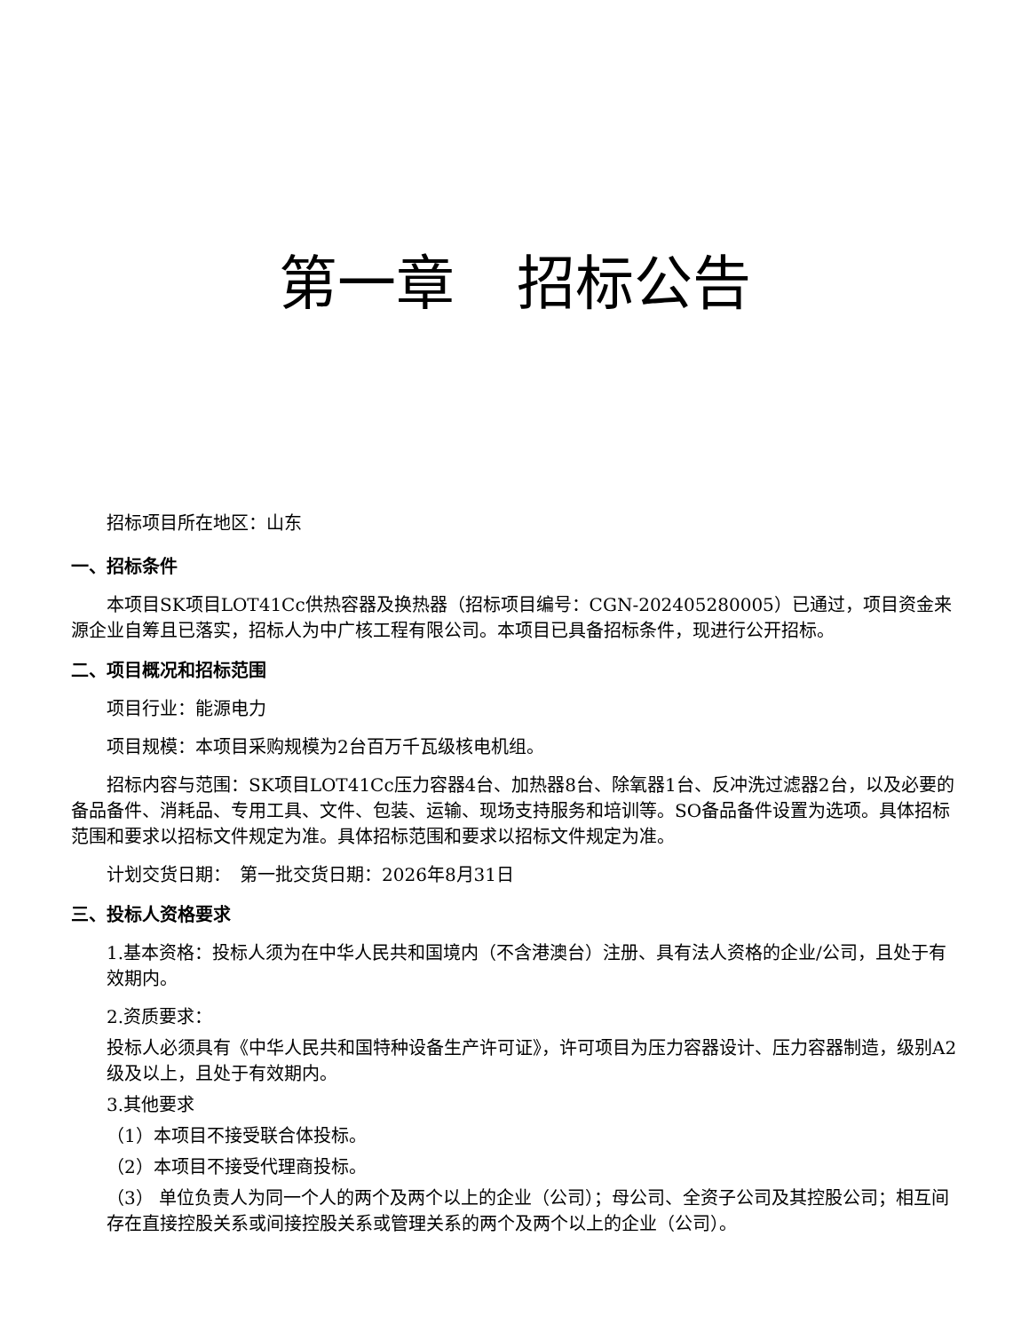第一章 招标公告
招标项目所在地区：山东
一、招标条件
本项目SK项目LOT41Cc供热容器及换热器（招标项目编号：CGN-202405280005）已通过，项目资金来源企业自筹且已落实，招标人为中广核工程有限公司。本项目已具备招标条件，现进行公开招标。
二、项目概况和招标范围
项目行业：能源电力
项目规模：本项目采购规模为2台百万千瓦级核电机组。
招标内容与范围：SK项目LOT41Cc压力容器4台、加热器8台、除氧器1台、反冲洗过滤器2台，以及必要的备品备件、消耗品、专用工具、文件、包装、运输、现场支持服务和培训等。SO备品备件设置为选项。具体招标范围和要求以招标文件规定为准。具体招标范围和要求以招标文件规定为准。
计划交货日期：　第一批交货日期：2026年8月31日
三、投标人资格要求
1.基本资格：投标人须为在中华人民共和国境内（不含港澳台）注册、具有法人资格的企业/公司，且处于有效期内。
2.资质要求：
投标人必须具有《中华人民共和国特种设备生产许可证》，许可项目为压力容器设计、压力容器制造，级别A2级及以上，且处于有效期内。
3.其他要求
（1）本项目不接受联合体投标。
（2）本项目不接受代理商投标。
（3） 单位负责人为同一个人的两个及两个以上的企业（公司）；母公司、全资子公司及其控股公司；相互间存在直接控股关系或间接控股关系或管理关系的两个及两个以上的企业（公司）。